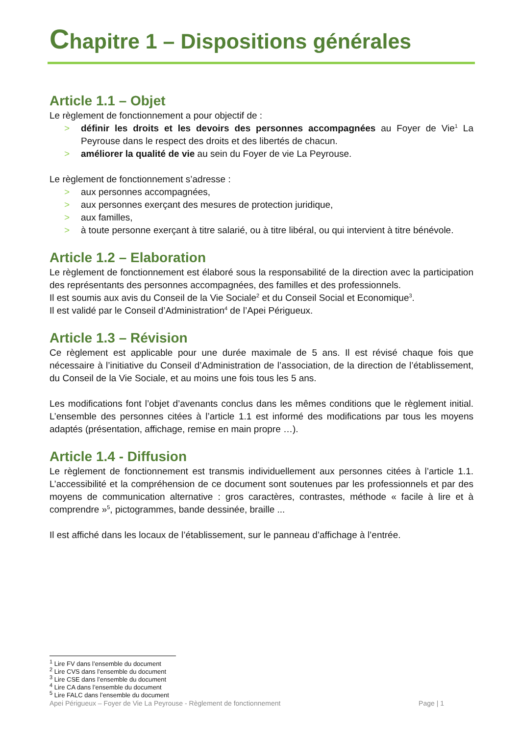Chapitre 1 – Dispositions générales
Article 1.1 – Objet
Le règlement de fonctionnement a pour objectif de :
> définir les droits et les devoirs des personnes accompagnées au Foyer de Vie<sup>1</sup> La Peyrouse dans le respect des droits et des libertés de chacun.
> améliorer la qualité de vie au sein du Foyer de vie La Peyrouse.
Le règlement de fonctionnement s’adresse :
> aux personnes accompagnées,
> aux personnes exerçant des mesures de protection juridique,
> aux familles,
> à toute personne exerçant à titre salarié, ou à titre libéral, ou qui intervient à titre bénévole.
Article 1.2 – Elaboration
Le règlement de fonctionnement est élaboré sous la responsabilité de la direction avec la participation des représentants des personnes accompagnées, des familles et des professionnels.
Il est soumis aux avis du Conseil de la Vie Sociale<sup>2</sup> et du Conseil Social et Economique<sup>3</sup>.
Il est validé par le Conseil d’Administration<sup>4</sup> de l’Apei Périgueux.
Article 1.3 – Révision
Ce règlement est applicable pour une durée maximale de 5 ans. Il est révisé chaque fois que nécessaire à l’initiative du Conseil d’Administration de l’association, de la direction de l’établissement, du Conseil de la Vie Sociale, et au moins une fois tous les 5 ans.
Les modifications font l’objet d’avenants conclus dans les mêmes conditions que le règlement initial. L’ensemble des personnes citées à l’article 1.1 est informé des modifications par tous les moyens adaptés (présentation, affichage, remise en main propre …).
Article 1.4 - Diffusion
Le règlement de fonctionnement est transmis individuellement aux personnes citées à l’article 1.1. L’accessibilité et la compréhension de ce document sont soutenues par les professionnels et par des moyens de communication alternative : gros caractères, contrastes, méthode « facile à lire et à comprendre »<sup>5</sup>, pictogrammes, bande dessinée, braille ...
Il est affiché dans les locaux de l’établissement, sur le panneau d’affichage à l’entrée.
<sup>1</sup> Lire FV dans l’ensemble du document
<sup>2</sup> Lire CVS dans l’ensemble du document
<sup>3</sup> Lire CSE dans l’ensemble du document
<sup>4</sup> Lire CA dans l’ensemble du document
<sup>5</sup> Lire FALC dans l’ensemble du document
Apei Périgueux – Foyer de Vie La Peyrouse - Règlement de fonctionnement Page | 1